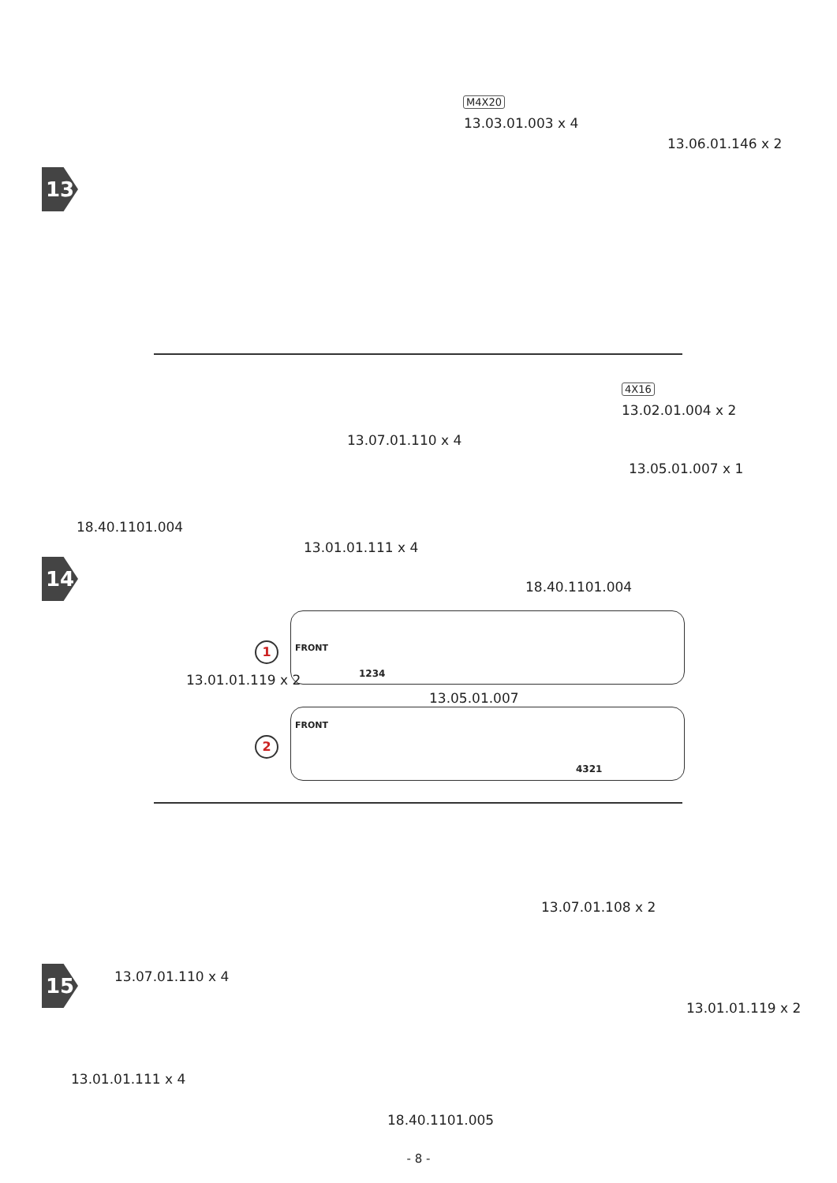13
M4X20
13.03.01.003 x 4
13.06.01.146 x 2
14
4X16
13.02.01.004 x 2
13.07.01.110 x 4
13.05.01.007 x 1
18.40.1101.004
13.01.01.111 x 4
18.40.1101.004
1 FRONT
1234
13.01.01.119 x 2
13.05.01.007
FRONT
2
4321
13.07.01.108 x 2
15 13.07.01.110 x 4
13.01.01.119 x 2
13.01.01.111 x 4
18.40.1101.005
- 8 -